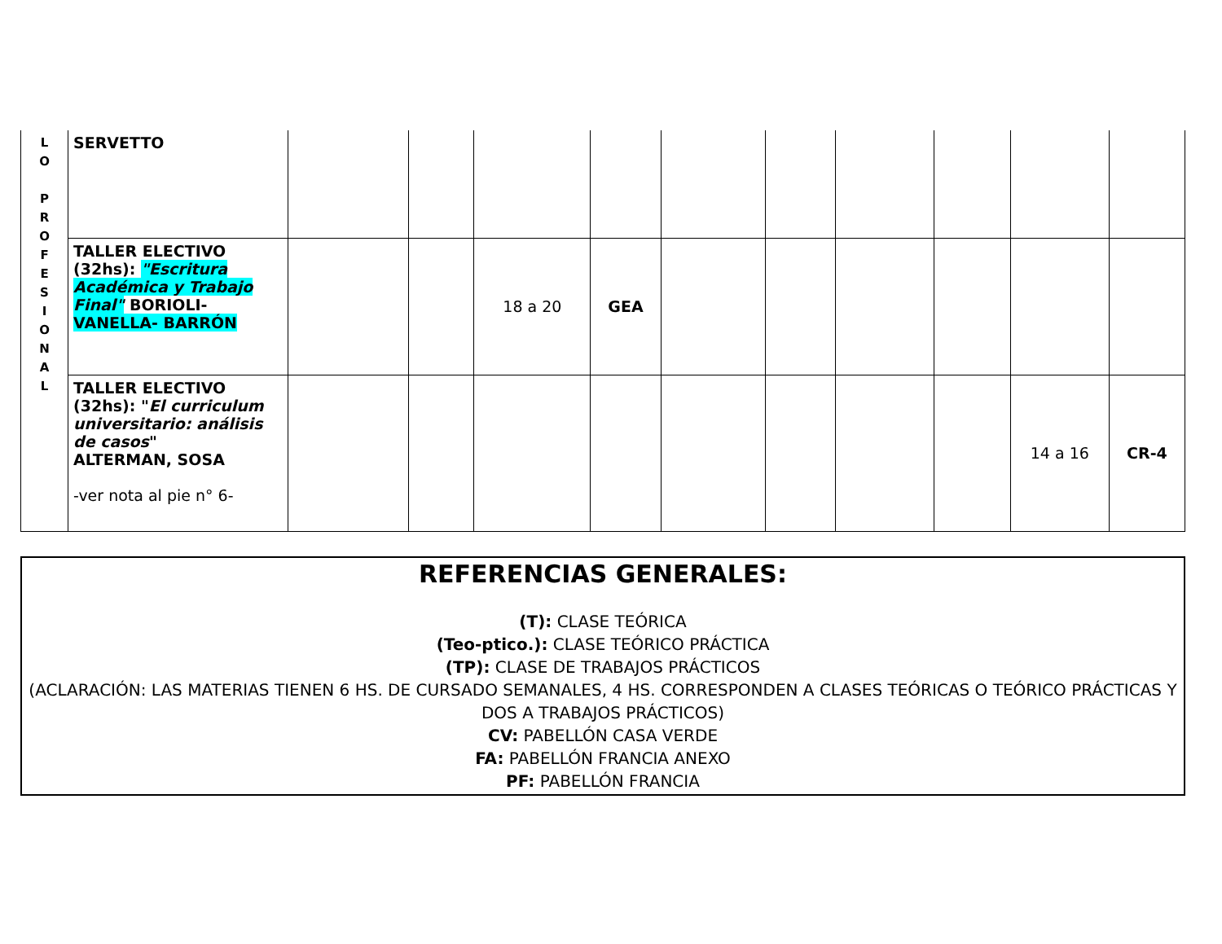| L O P R O F E S I O N A L | SERVETTO | | | | | | | | | | |
| | TALLER ELECTIVO (32hs): "Escritura Académica y Trabajo Final" BORIOLI- VANELLA- BARRÓN | | | 18 a 20 | GEA | | | | | | |
| | TALLER ELECTIVO (32hs): " El curriculum universitario: análisis de casos " ALTERMAN, SOSA -ver nota al pie n° 6- | | | | | | | | | 14 a 16 | CR-4 |
REFERENCIAS GENERALES:
(T): CLASE TEÓRICA
(Teo-ptico.): CLASE TEÓRICO PRÁCTICA
(TP): CLASE DE TRABAJOS PRÁCTICOS
(ACLARACIÓN: LAS MATERIAS TIENEN 6 HS. DE CURSADO SEMANALES, 4 HS. CORRESPONDEN A CLASES TEÓRICAS O TEÓRICO PRÁCTICAS Y DOS A TRABAJOS PRÁCTICOS)
CV: PABELLÓN CASA VERDE
FA: PABELLÓN FRANCIA ANEXO
PF: PABELLÓN FRANCIA